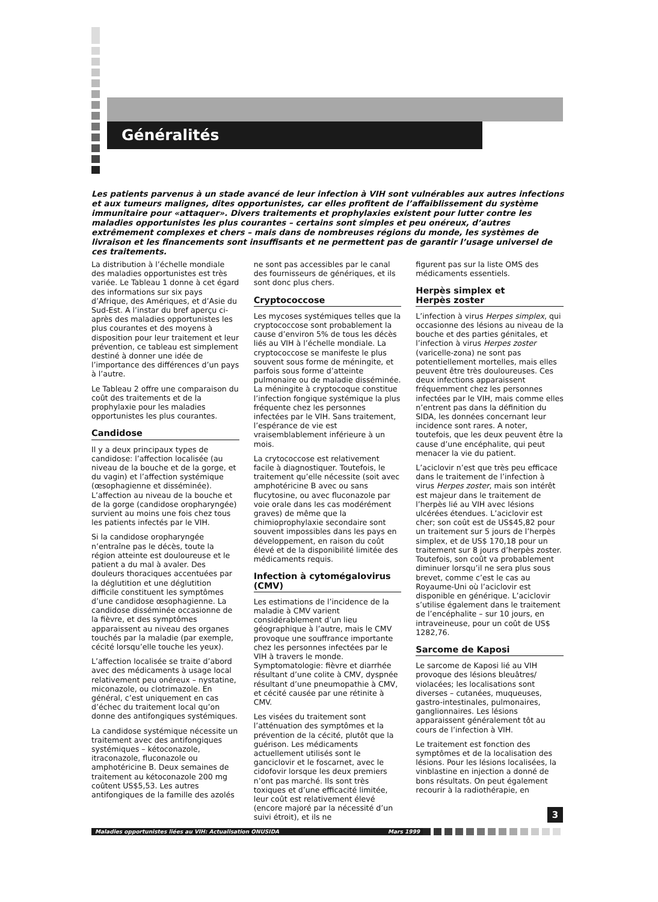Généralités
Les patients parvenus à un stade avancé de leur infection à VIH sont vulnérables aux autres infections et aux tumeurs malignes, dites opportunistes, car elles profitent de l’affaiblissement du système immunitaire pour «attaquer». Divers traitements et prophylaxies existent pour lutter contre les maladies opportunistes les plus courantes – certains sont simples et peu onéreux, d’autres extrêmement complexes et chers – mais dans de nombreuses régions du monde, les systèmes de livraison et les financements sont insuffisants et ne permettent pas de garantir l’usage universel de ces traitements.
La distribution à l’échelle mondiale des maladies opportunistes est très variée. Le Tableau 1 donne à cet égard des informations sur six pays d’Afrique, des Amériques, et d’Asie du Sud-Est. A l’instar du bref aperçu ci-après des maladies opportunistes les plus courantes et des moyens à disposition pour leur traitement et leur prévention, ce tableau est simplement destiné à donner une idée de l’importance des différences d’un pays à l’autre.
Le Tableau 2 offre une comparaison du coût des traitements et de la prophylaxie pour les maladies opportunistes les plus courantes.
Candidose
Il y a deux principaux types de candidose: l’affection localisée (au niveau de la bouche et de la gorge, et du vagin) et l’affection systémique (œsophagienne et disséminée). L’affection au niveau de la bouche et de la gorge (candidose oropharyngée) survient au moins une fois chez tous les patients infectés par le VIH.
Si la candidose oropharyngée n’entraîne pas le décès, toute la région atteinte est douloureuse et le patient a du mal à avaler. Des douleurs thoraciques accentuées par la déglutition et une déglutition difficile constituent les symptômes d’une candidose œsophagienne. La candidose disséminée occasionne de la fièvre, et des symptômes apparaissent au niveau des organes touchés par la maladie (par exemple, cécité lorsqu’elle touche les yeux).
L’affection localisée se traite d’abord avec des médicaments à usage local relativement peu onéreux – nystatine, miconazole, ou clotrimazole. En général, c’est uniquement en cas d’échec du traitement local qu’on donne des antifongiques systémiques.
La candidose systémique nécessite un traitement avec des antifongiques systémiques – kétoconazole, itraconazole, fluconazole ou amphotéricine B. Deux semaines de traitement au kétoconazole 200 mg coûtent US$5,53. Les autres antifongiques de la famille des azolés
ne sont pas accessibles par le canal des fournisseurs de génériques, et ils sont donc plus chers.
Cryptococcose
Les mycoses systémiques telles que la cryptococcose sont probablement la cause d’environ 5% de tous les décès liés au VIH à l’échelle mondiale. La cryptococcose se manifeste le plus souvent sous forme de méningite, et parfois sous forme d’atteinte pulmonaire ou de maladie disséminée. La méningite à cryptocoque constitue l’infection fongique systémique la plus fréquente chez les personnes infectées par le VIH. Sans traitement, l’espérance de vie est vraisemblablement inférieure à un mois.
La crytococcose est relativement facile à diagnostiquer. Toutefois, le traitement qu’elle nécessite (soit avec amphotéricine B avec ou sans flucytosine, ou avec fluconazole par voie orale dans les cas modérément graves) de même que la chimioprophylaxie secondaire sont souvent impossibles dans les pays en développement, en raison du coût élevé et de la disponibilité limitée des médicaments requis.
Infection à cytomégalovirus (CMV)
Les estimations de l’incidence de la maladie à CMV varient considérablement d’un lieu géographique à l’autre, mais le CMV provoque une souffrance importante chez les personnes infectées par le VIH à travers le monde. Symptomatologie: fièvre et diarrhée résultant d’une colite à CMV, dyspnée résultant d’une pneumopathie à CMV, et cécité causée par une rétinite à CMV.
Les visées du traitement sont l’atténuation des symptômes et la prévention de la cécité, plutôt que la guérison. Les médicaments actuellement utilisés sont le ganciclovir et le foscarnet, avec le cidofovir lorsque les deux premiers n’ont pas marché. Ils sont très toxiques et d’une efficacité limitée, leur coût est relativement élevé (encore majoré par la nécessité d’un suivi étroit), et ils ne
figurent pas sur la liste OMS des médicaments essentiels.
Herpès simplex et
Herpès zoster
L’infection à virus Herpes simplex, qui occasionne des lésions au niveau de la bouche et des parties génitales, et l’infection à virus Herpes zoster (varicelle-zona) ne sont pas potentiellement mortelles, mais elles peuvent être très douloureuses. Ces deux infections apparaissent fréquemment chez les personnes infectées par le VIH, mais comme elles n’entrent pas dans la définition du SIDA, les données concernant leur incidence sont rares. A noter, toutefois, que les deux peuvent être la cause d’une encéphalite, qui peut menacer la vie du patient.
L’aciclovir n’est que très peu efficace dans le traitement de l’infection à virus Herpes zoster, mais son intérêt est majeur dans le traitement de l’herpès lié au VIH avec lésions ulcérées étendues. L’aciclovir est cher; son coût est de US$45,82 pour un traitement sur 5 jours de l’herpès simplex, et de US$ 170,18 pour un traitement sur 8 jours d’herpès zoster. Toutefois, son coût va probablement diminuer lorsqu’il ne sera plus sous brevet, comme c’est le cas au Royaume-Uni où l’aciclovir est disponible en générique. L’aciclovir s’utilise également dans le traitement de l’encéphalite – sur 10 jours, en intraveineuse, pour un coût de US$ 1282,76.
Sarcome de Kaposi
Le sarcome de Kaposi lié au VIH provoque des lésions bleuâtres/ violacées; les localisations sont diverses – cutanées, muqueuses, gastro-intestinales, pulmonaires, ganglionnaires. Les lésions apparaissent généralement tôt au cours de l’infection à VIH.
Le traitement est fonction des symptômes et de la localisation des lésions. Pour les lésions localisées, la vinblastine en injection a donné de bons résultats. On peut également recourir à la radiothérapie, en
3
Maladies opportunistes liées au VIH: Actualisation ONUSIDA Mars 1999